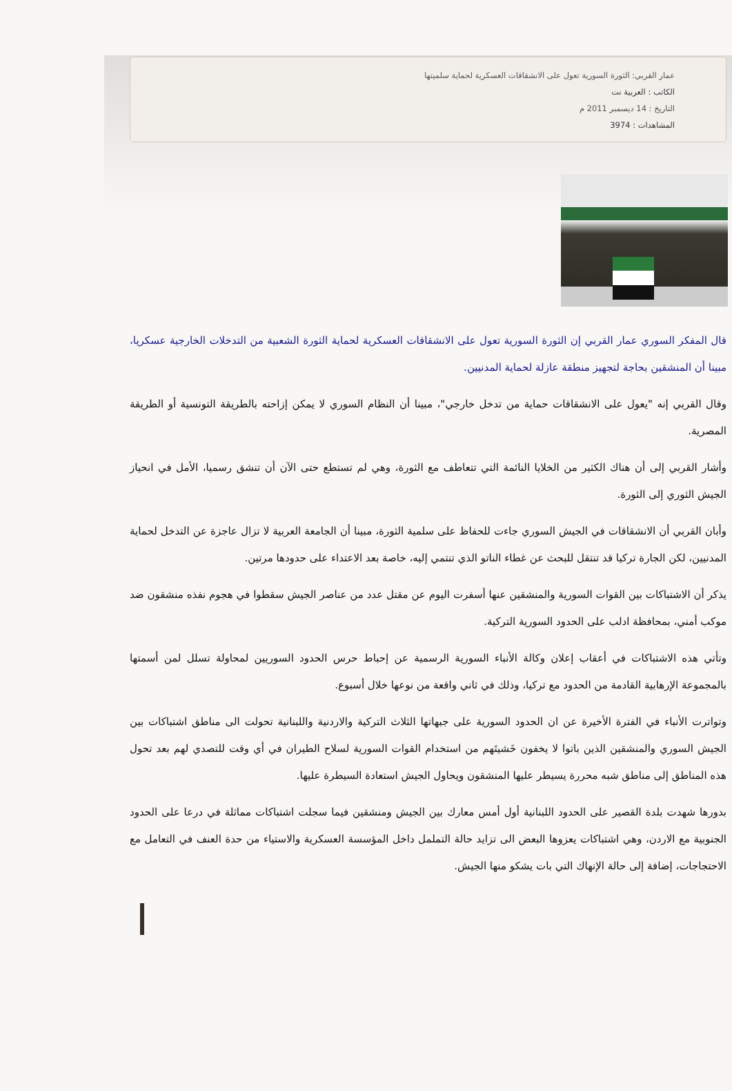عمار القربي: الثورة السورية تعول على الانشقاقات العسكرية لحماية سلميتها
الكاتب : العربية نت
التاريخ : 14 ديسمبر 2011 م
المشاهدات : 3974
قال المفكر السوري عمار القربي إن الثورة السورية تعول على الانشقاقات العسكرية لحماية الثورة الشعبية من التدخلات الخارجية عسكريا، مبينا أن المنشقين بحاجة لتجهيز منطقة عازلة لحماية المدنيين.
وقال القربي إنه "يعول على الانشقاقات حماية من تدخل خارجي"، مبينا أن النظام السوري لا يمكن إزاحته بالطريقة التونسية أو الطريقة المصرية.
وأشار القربي إلى أن هناك الكثير من الخلايا النائمة التي تتعاطف مع الثورة، وهي لم تستطع حتى الآن أن تنشق رسميا، الأمل في انحياز الجيش الثوري إلى الثورة.
وأبان القربي أن الانشقاقات في الجيش السوري جاءت للحفاظ على سلمية الثورة، مبينا أن الجامعة العربية لا تزال عاجزة عن التدخل لحماية المدنيين، لكن الجارة تركيا قد تنتقل للبحث عن غطاء الناتو الذي تنتمي إليه، خاصة بعد الاعتداء على حدودها مرتين.
يذكر أن الاشتباكات بين القوات السورية والمنشقين عنها أسفرت اليوم عن مقتل عدد من عناصر الجيش سقطوا في هجوم نفذه منشقون ضد موكب أمني، بمحافظة ادلب على الحدود السورية التركية.
وتأتي هذه الاشتباكات في أعقاب إعلان وكالة الأنباء السورية الرسمية عن إحباط حرس الحدود السوريين لمحاولة تسلل لمن أسمتها بالمجموعة الإرهابية القادمة من الحدود مع تركيا، وذلك في ثاني واقعة من نوعها خلال أسبوع.
وتواترت الأنباء في الفترة الأخيرة عن ان الحدود السورية على جبهاتها الثلاث التركية والاردنية واللبنانية تحولت الى مناطق اشتباكات بين الجيش السوري والمنشقين الذين باتوا لا يخفون خَشيتَهم من استخدام القوات السورية لسلاح الطيران في أي وقت للتصدي لهم بعد تحول هذه المناطق إلى مناطق شبه محررة يسيطر عليها المنشقون ويحاول الجيش استعادة السيطرة عليها.
بدورها شهدت بلدة القصير على الحدود اللبنانية أول أمس معارك بين الجيش ومنشقين فيما سجلت اشتباكات مماثلة في درعا على الحدود الجنوبية مع الاردن، وهي اشتباكات يعزوها البعض الى تزايد حالة التململ داخل المؤسسة العسكرية والاستياء من حدة العنف في التعامل مع الاحتجاجات، إضافة إلى حالة الإنهاك التي بات يشكو منها الجيش.